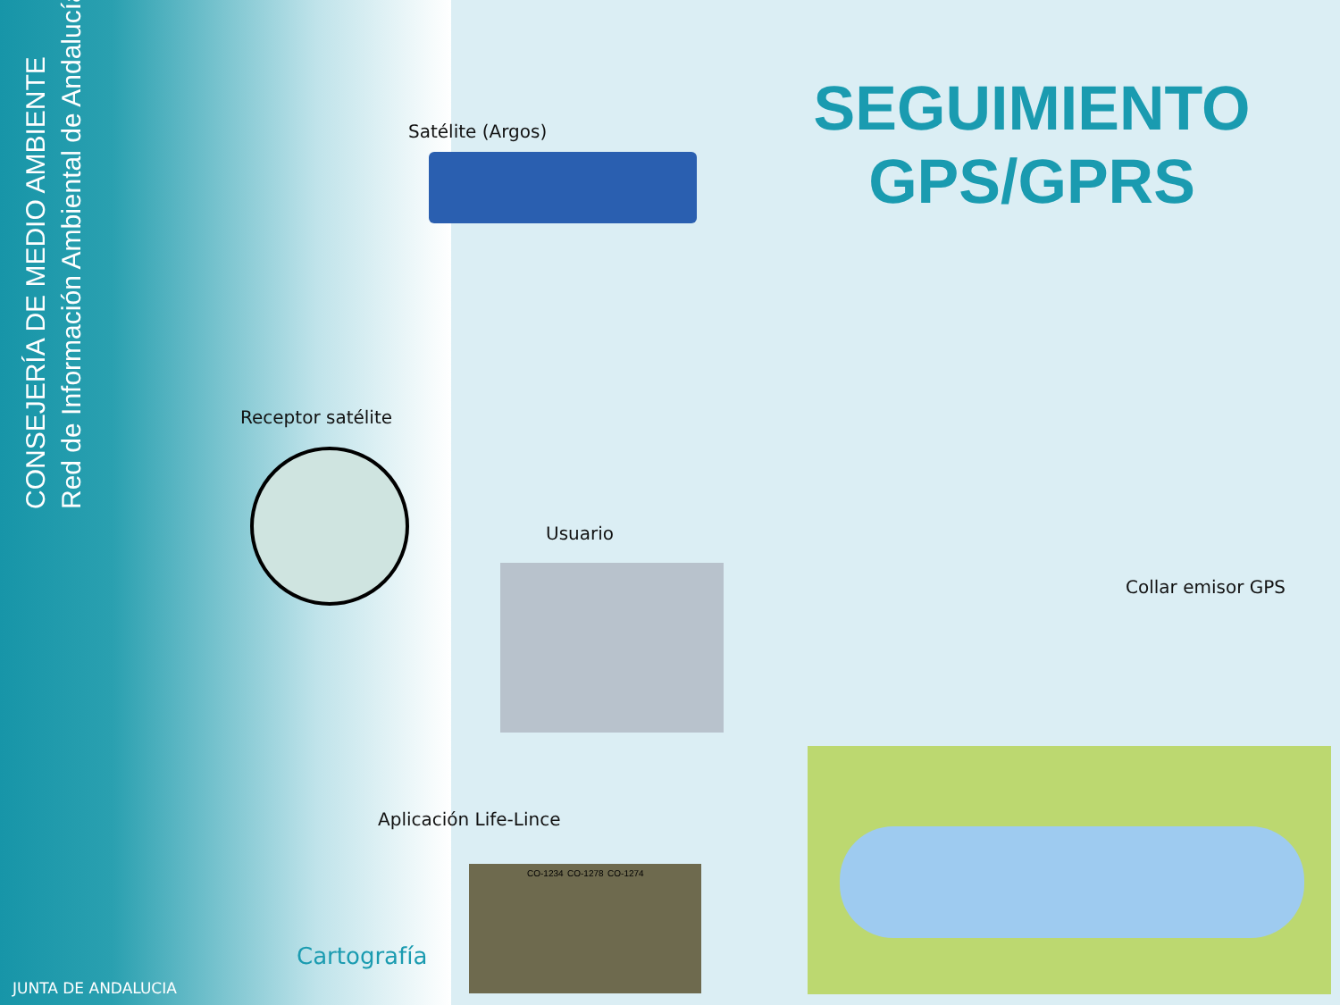CONSEJERÍA DE MEDIO AMBIENTE
Red de Información Ambiental de Andalucía
SEGUIMIENTO GPS/GPRS
Satélite (Argos)
Receptor satélite
Usuario
Collar emisor GPS
Aplicación Life-Lince
CO-1234 CO-1278 CO-1274
Cartografía
JUNTA DE ANDALUCIA